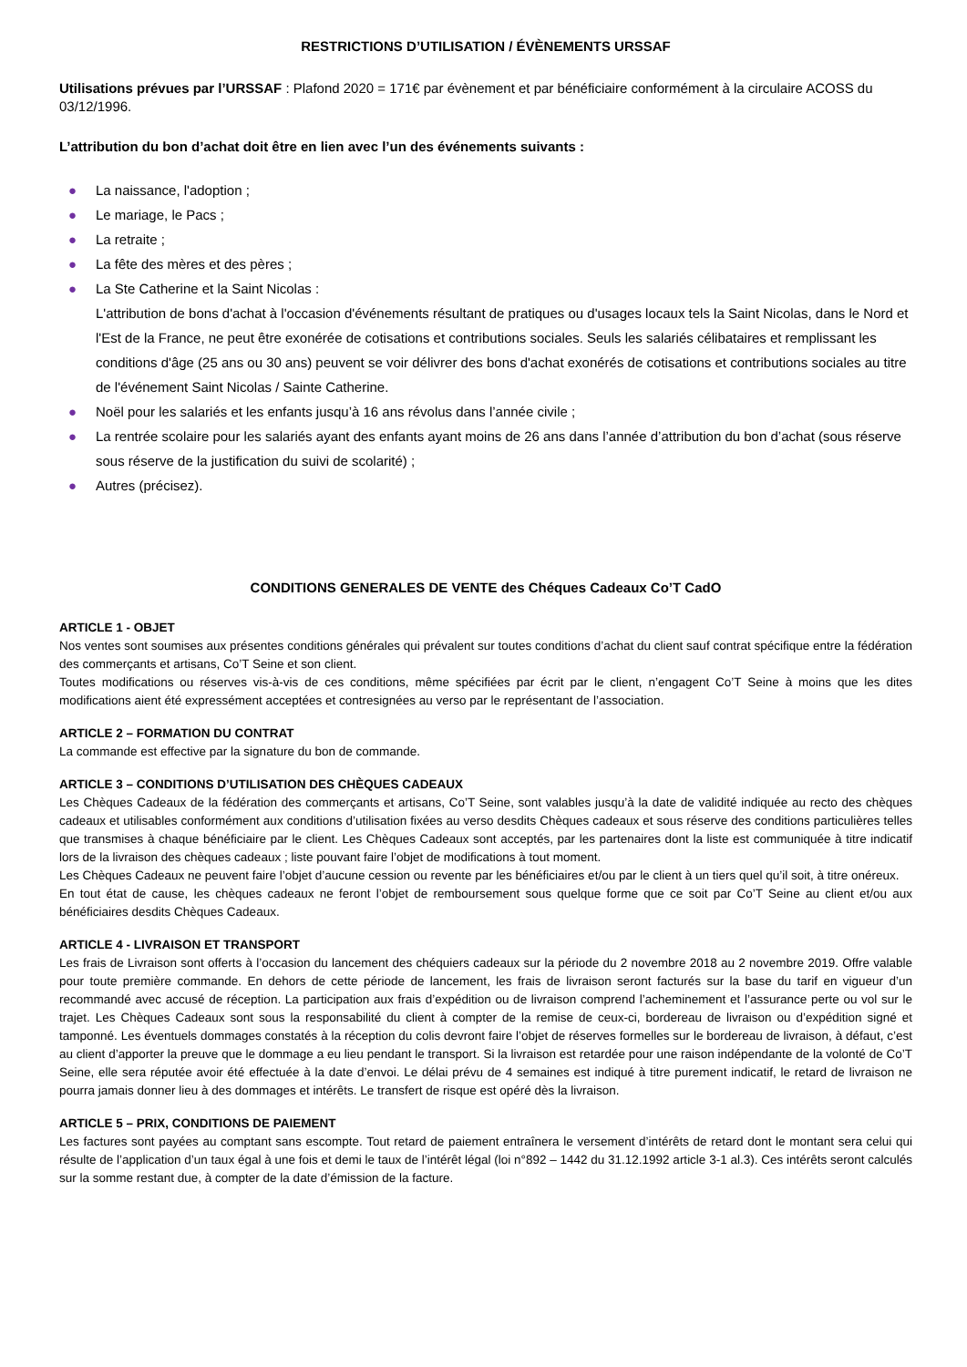RESTRICTIONS D’UTILISATION / ÉVÈNEMENTS URSSAF
Utilisations prévues par l’URSSAF : Plafond 2020 = 171€ par évènement et par bénéficiaire conformément à la circulaire ACOSS du 03/12/1996.
L’attribution du bon d’achat doit être en lien avec l’un des événements suivants :
● La naissance, l'adoption ;
● Le mariage, le Pacs ;
● La retraite ;
● La fête des mères et des pères ;
● La Ste Catherine et la Saint Nicolas :
L'attribution de bons d'achat à l'occasion d'événements résultant de pratiques ou d'usages locaux tels la Saint Nicolas, dans le Nord et l'Est de la France, ne peut être exonérée de cotisations et contributions sociales. Seuls les salariés célibataires et remplissant les conditions d'âge (25 ans ou 30 ans) peuvent se voir délivrer des bons d'achat exonérés de cotisations et contributions sociales au titre de l'événement Saint Nicolas / Sainte Catherine.
● Noël pour les salariés et les enfants jusqu’à 16 ans révolus dans l’année civile ;
● La rentrée scolaire pour les salariés ayant des enfants ayant moins de 26 ans dans l’année d’attribution du bon d’achat (sous réserve sous réserve de la justification du suivi de scolarité) ;
● Autres (précisez).
CONDITIONS GENERALES DE VENTE des Chéques Cadeaux Co’T CadO
ARTICLE 1 - OBJET
Nos ventes sont soumises aux présentes conditions générales qui prévalent sur toutes conditions d’achat du client sauf contrat spécifique entre la fédération des commerçants et artisans, Co’T Seine et son client.
Toutes modifications ou réserves vis-à-vis de ces conditions, même spécifiées par écrit par le client, n’engagent Co’T Seine à moins que les dites modifications aient été expressément acceptées et contresignées au verso par le représentant de l’association.
ARTICLE 2 – FORMATION DU CONTRAT
La commande est effective par la signature du bon de commande.
ARTICLE 3 – CONDITIONS D’UTILISATION DES CHÈQUES CADEAUX
Les Chèques Cadeaux de la fédération des commerçants et artisans, Co’T Seine, sont valables jusqu’à la date de validité indiquée au recto des chèques cadeaux et utilisables conformément aux conditions d’utilisation fixées au verso desdits Chèques cadeaux et sous réserve des conditions particulières telles que transmises à chaque bénéficiaire par le client. Les Chèques Cadeaux sont acceptés, par les partenaires dont la liste est communiquée à titre indicatif lors de la livraison des chèques cadeaux ; liste pouvant faire l’objet de modifications à tout moment.
Les Chèques Cadeaux ne peuvent faire l’objet d’aucune cession ou revente par les bénéficiaires et/ou par le client à un tiers quel qu’il soit, à titre onéreux.
En tout état de cause, les chèques cadeaux ne feront l’objet de remboursement sous quelque forme que ce soit par Co’T Seine au client et/ou aux bénéficiaires desdits Chèques Cadeaux.
ARTICLE 4 - LIVRAISON ET TRANSPORT
Les frais de Livraison sont offerts à l’occasion du lancement des chéquiers cadeaux sur la période du 2 novembre 2018 au 2 novembre 2019. Offre valable pour toute première commande. En dehors de cette période de lancement, les frais de livraison seront facturés sur la base du tarif en vigueur d’un recommandé avec accusé de réception. La participation aux frais d’expédition ou de livraison comprend l’acheminement et l’assurance perte ou vol sur le trajet. Les Chèques Cadeaux sont sous la responsabilité du client à compter de la remise de ceux-ci, bordereau de livraison ou d’expédition signé et tamponné. Les éventuels dommages constatés à la réception du colis devront faire l’objet de réserves formelles sur le bordereau de livraison, à défaut, c’est au client d’apporter la preuve que le dommage a eu lieu pendant le transport. Si la livraison est retardée pour une raison indépendante de la volonté de Co’T Seine, elle sera réputée avoir été effectuée à la date d’envoi. Le délai prévu de 4 semaines est indiqué à titre purement indicatif, le retard de livraison ne pourra jamais donner lieu à des dommages et intérêts. Le transfert de risque est opéré dès la livraison.
ARTICLE 5 – PRIX, CONDITIONS DE PAIEMENT
Les factures sont payées au comptant sans escompte. Tout retard de paiement entraînera le versement d’intérêts de retard dont le montant sera celui qui résulte de l’application d’un taux égal à une fois et demi le taux de l’intérêt légal (loi n°892 – 1442 du 31.12.1992 article 3-1 al.3). Ces intérêts seront calculés sur la somme restant due, à compter de la date d’émission de la facture.